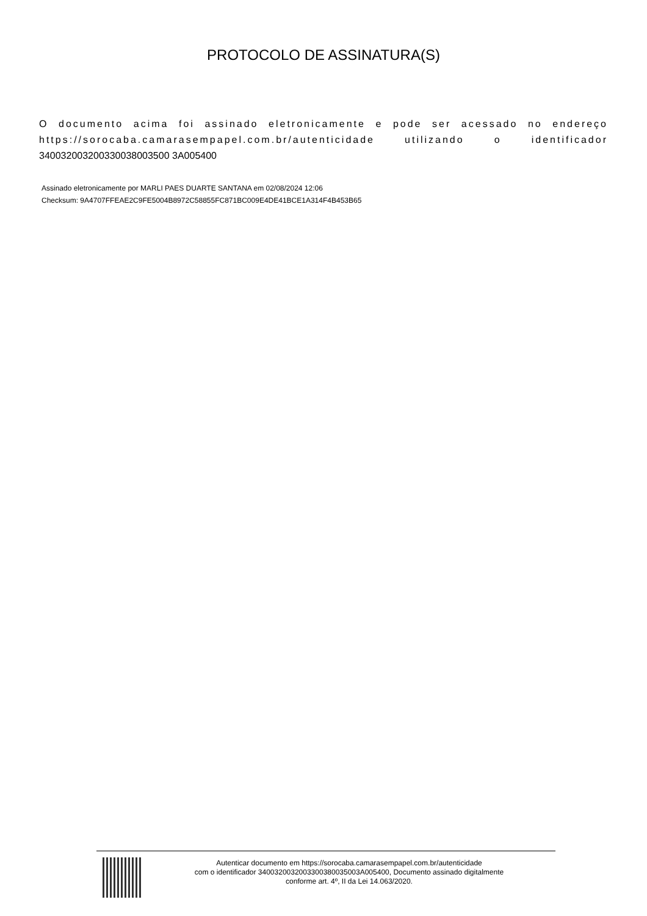PROTOCOLO DE ASSINATURA(S)
O documento acima foi assinado eletronicamente e pode ser acessado no endereço https://sorocaba.camarasempapel.com.br/autenticidade utilizando o identificador 340032003200330038003500 3A005400
Assinado eletronicamente por MARLI PAES DUARTE SANTANA em 02/08/2024 12:06
Checksum: 9A4707FFEAE2C9FE5004B8972C58855FC871BC009E4DE41BCE1A314F4B453B65
Autenticar documento em https://sorocaba.camarasempapel.com.br/autenticidade
com o identificador 3400320032003300380035003A005400, Documento assinado digitalmente
conforme art. 4º, II da Lei 14.063/2020.